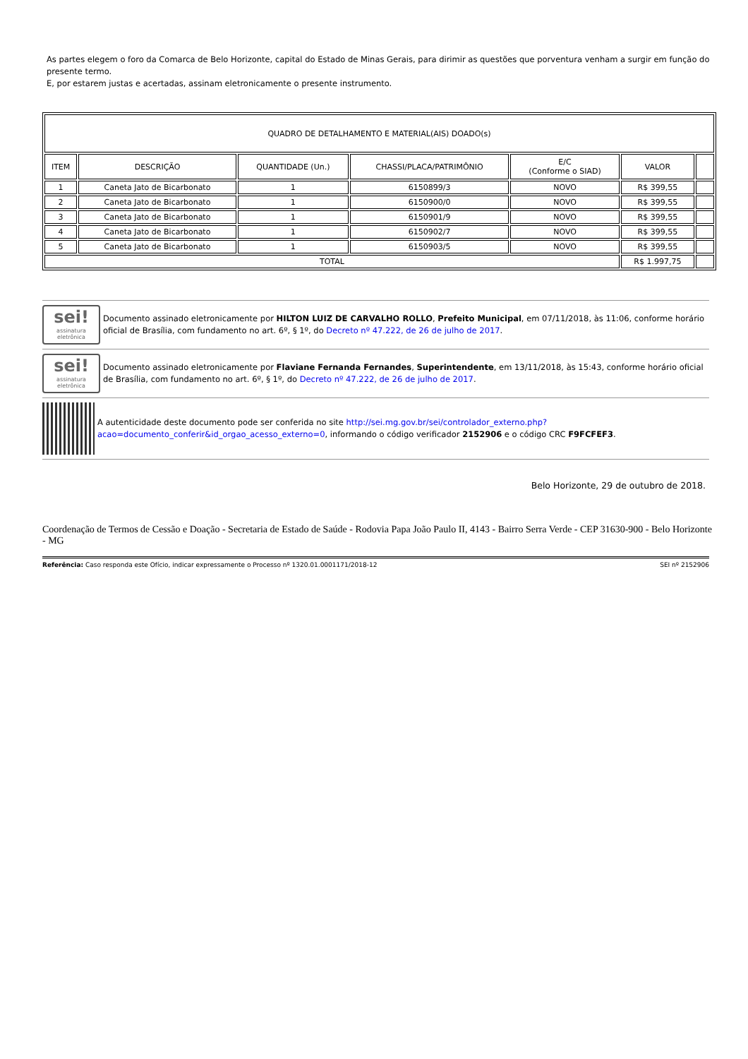As partes elegem o foro da Comarca de Belo Horizonte, capital do Estado de Minas Gerais, para dirimir as questões que porventura venham a surgir em função do presente termo.
E, por estarem justas e acertadas, assinam eletronicamente o presente instrumento.
| QUADRO DE DETALHAMENTO E MATERIAL(AIS) DOADO(s) | | | | | | |
| ITEM | DESCRIÇÃO | QUANTIDADE (Un.) | CHASSI/PLACA/PATRIMÔNIO | E/C (Conforme o SIAD) | VALOR | |
| 1 | Caneta Jato de Bicarbonato | 1 | 6150899/3 | NOVO | R$ 399,55 | |
| 2 | Caneta Jato de Bicarbonato | 1 | 6150900/0 | NOVO | R$ 399,55 | |
| 3 | Caneta Jato de Bicarbonato | 1 | 6150901/9 | NOVO | R$ 399,55 | |
| 4 | Caneta Jato de Bicarbonato | 1 | 6150902/7 | NOVO | R$ 399,55 | |
| 5 | Caneta Jato de Bicarbonato | 1 | 6150903/5 | NOVO | R$ 399,55 | |
| TOTAL | | | | | R$ 1.997,75 | |
sei!
assinatura
eletrônica
Documento assinado eletronicamente por HILTON LUIZ DE CARVALHO ROLLO, Prefeito Municipal, em 07/11/2018, às 11:06, conforme horário oficial de Brasília, com fundamento no art. 6º, § 1º, do Decreto nº 47.222, de 26 de julho de 2017.
sei!
assinatura
eletrônica
Documento assinado eletronicamente por Flaviane Fernanda Fernandes, Superintendente, em 13/11/2018, às 15:43, conforme horário oficial de Brasília, com fundamento no art. 6º, § 1º, do Decreto nº 47.222, de 26 de julho de 2017.
A autenticidade deste documento pode ser conferida no site http://sei.mg.gov.br/sei/controlador_externo.php?
acao=documento_conferir&id_orgao_acesso_externo=0, informando o código verificador 2152906 e o código CRC F9FCFEF3.
Belo Horizonte, 29 de outubro de 2018.
Coordenação de Termos de Cessão e Doação - Secretaria de Estado de Saúde - Rodovia Papa João Paulo II, 4143 - Bairro Serra Verde - CEP 31630-900 - Belo Horizonte - MG
Referência: Caso responda este Ofício, indicar expressamente o Processo nº 1320.01.0001171/2018-12 SEI nº 2152906